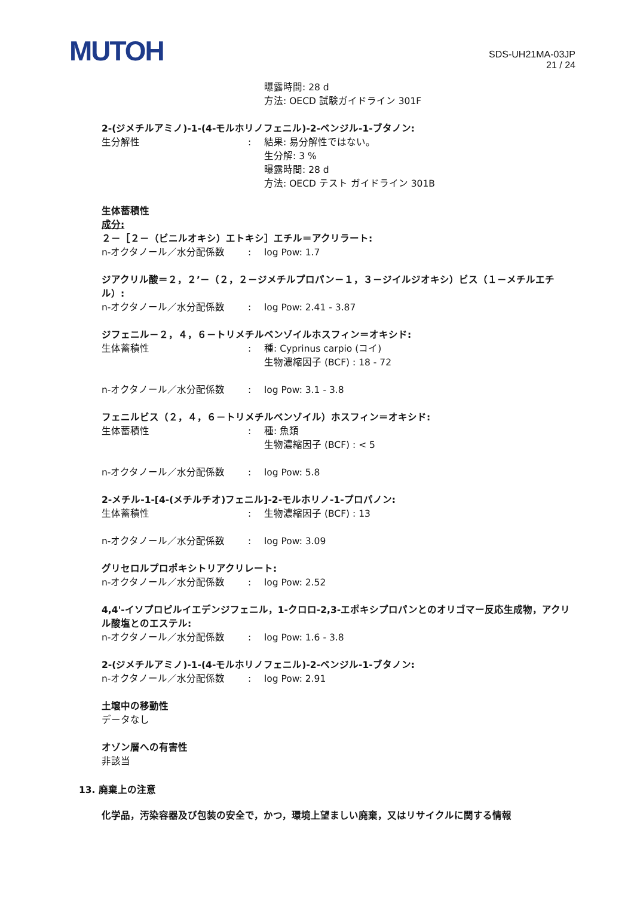MUTOH
SDS-UH21MA-03JP
21 / 24
曝露時間: 28 d
方法: OECD 試験ガイドライン 301F
2-(ジメチルアミノ)-1-(4-モルホリノフェニル)-2-ベンジル-1-ブタノン:
生分解性 : 結果: 易分解性ではない。
生分解: 3 %
曝露時間: 28 d
方法: OECD テスト ガイドライン 301B
生体蓄積性
成分:
２－［２－（ビニルオキシ）エトキシ］エチル＝アクリラート:
n-オクタノール／水分配係数 : log Pow: 1.7
ジアクリル酸＝２，２’－（２，２－ジメチルプロパン－１，３－ジイルジオキシ）ビス（１－メチルエチル）:
n-オクタノール／水分配係数 : log Pow: 2.41 - 3.87
ジフェニル－２，４，６－トリメチルベンゾイルホスフィン＝オキシド:
生体蓄積性 : 種: Cyprinus carpio (コイ)
生物濃縮因子 (BCF) : 18 - 72
n-オクタノール／水分配係数 : log Pow: 3.1 - 3.8
フェニルビス（２，４，６－トリメチルベンゾイル）ホスフィン＝オキシド:
生体蓄積性 : 種: 魚類
生物濃縮因子 (BCF) : < 5
n-オクタノール／水分配係数 : log Pow: 5.8
2-メチル-1-[4-(メチルチオ)フェニル]-2-モルホリノ-1-プロパノン:
生体蓄積性 : 生物濃縮因子 (BCF) : 13
n-オクタノール／水分配係数 : log Pow: 3.09
グリセロルプロポキシトリアクリレート:
n-オクタノール／水分配係数 : log Pow: 2.52
4,4'-イソプロピルイエデンジフェニル，1-クロロ-2,3-エポキシプロパンとのオリゴマー反応生成物，アクリル酸塩とのエステル:
n-オクタノール／水分配係数 : log Pow: 1.6 - 3.8
2-(ジメチルアミノ)-1-(4-モルホリノフェニル)-2-ベンジル-1-ブタノン:
n-オクタノール／水分配係数 : log Pow: 2.91
土壌中の移動性
データなし
オゾン層への有害性
非該当
13. 廃棄上の注意
化学品，汚染容器及び包装の安全で，かつ，環境上望ましい廃棄，又はリサイクルに関する情報